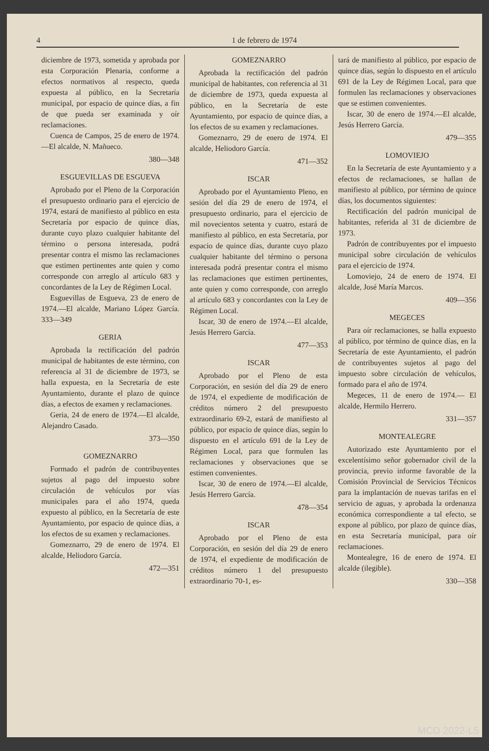4 1 de febrero de 1974
diciembre de 1973, sometida y aprobada por esta Corporación Plenaria, conforme a efectos normativos al respecto, queda expuesta al público, en la Secretaría municipal, por espacio de quince días, a fin de que pueda ser examinada y oír reclamaciones.
Cuenca de Campos, 25 de enero de 1974.—El alcalde, N. Mañueco.
380—348
ESGUEVILLAS DE ESGUEVA
Aprobado por el Pleno de la Corporación el presupuesto ordinario para el ejercicio de 1974, estará de manifiesto al público en esta Secretaría por espacio de quince días, durante cuyo plazo cualquier habitante del término o persona interesada, podrá presentar contra el mismo las reclamaciones que estimen pertinentes ante quien y como corresponde con arreglo al artículo 683 y concordantes de la Ley de Régimen Local.
Esguevillas de Esgueva, 23 de enero de 1974.—El alcalde, Mariano López García. 333—349
GERIA
Aprobada la rectificación del padrón municipal de habitantes de este término, con referencia al 31 de diciembre de 1973, se halla expuesta, en la Secretaría de este Ayuntamiento, durante el plazo de quince días, a efectos de examen y reclamaciones.
Geria, 24 de enero de 1974.—El alcalde, Alejandro Casado.
373—350
GOMEZNARRO
Formado el padrón de contribuyentes sujetos al pago del impuesto sobre circulación de vehículos por vías municipales para el año 1974, queda expuesto al público, en la Secretaría de este Ayuntamiento, por espacio de quince días, a los efectos de su examen y reclamaciones.
Gomeznarro, 29 de enero de 1974. El alcalde, Heliodoro García.
472—351
GOMEZNARRO
Aprobada la rectificación del padrón municipal de habitantes, con referencia al 31 de diciembre de 1973, queda expuesta al público, en la Secretaría de este Ayuntamiento, por espacio de quince días, a los efectos de su examen y reclamaciones.
Gomeznarro, 29 de enero de 1974. El alcalde, Heliodoro García.
471—352
ISCAR
Aprobado por el Ayuntamiento Pleno, en sesión del día 29 de enero de 1974, el presupuesto ordinario, para el ejercicio de mil novecientos setenta y cuatro, estará de manifiesto al público, en esta Secretaría, por espacio de quince días, durante cuyo plazo cualquier habitante del término o persona interesada podrá presentar contra el mismo las reclamaciones que estimen pertinentes, ante quien y como corresponde, con arreglo al artículo 683 y concordantes con la Ley de Régimen Local.
Iscar, 30 de enero de 1974.—El alcalde, Jesús Herrero García.
477—353
ISCAR
Aprobado por el Pleno de esta Corporación, en sesión del día 29 de enero de 1974, el expediente de modificación de créditos número 2 del presupuesto extraordinario 69-2, estará de manifiesto al público, por espacio de quince días, según lo dispuesto en el artículo 691 de la Ley de Régimen Local, para que formulen las reclamaciones y observaciones que se estimen convenientes.
Iscar, 30 de enero de 1974.—El alcalde, Jesús Herrero García.
478—354
ISCAR
Aprobado por el Pleno de esta Corporación, en sesión del día 29 de enero de 1974, el expediente de modificación de créditos número 1 del presupuesto extraordinario 70-1, es-
tará de manifiesto al público, por espacio de quince días, según lo dispuesto en el artículo 691 de la Ley de Régimen Local, para que formulen las reclamaciones y observaciones que se estimen convenientes.
Iscar, 30 de enero de 1974.—El alcalde, Jesús Herrero García.
479—355
LOMOVIEJO
En la Secretaría de este Ayuntamiento y a efectos de reclamaciones, se hallan de manifiesto al público, por término de quince días, los documentos siguientes:
Rectificación del padrón municipal de habitantes, referida al 31 de diciembre de 1973.
Padrón de contribuyentes por el impuesto municipal sobre circulación de vehículos para el ejercicio de 1974.
Lomoviejo, 24 de enero de 1974. El alcalde, José María Marcos.
409—356
MEGECES
Para oír reclamaciones, se halla expuesto al público, por término de quince días, en la Secretaría de este Ayuntamiento, el padrón de contribuyentes sujetos al pago del impuesto sobre circulación de vehículos, formado para el año de 1974.
Megeces, 11 de enero de 1974.— El alcalde, Hermilo Herrero.
331—357
MONTEALEGRE
Autorizado este Ayuntamiento por el excelentísimo señor gobernador civil de la provincia, previo informe favorable de la Comisión Provincial de Servicios Técnicos para la implantación de nuevas tarifas en el servicio de aguas, y aprobada la ordenanza económica correspondiente a tal efecto, se expone al público, por plazo de quince días, en esta Secretaría municipal, para oír reclamaciones.
Montealegre, 16 de enero de 1974. El alcalde (ilegible).
330—358
MCD 2022-L5